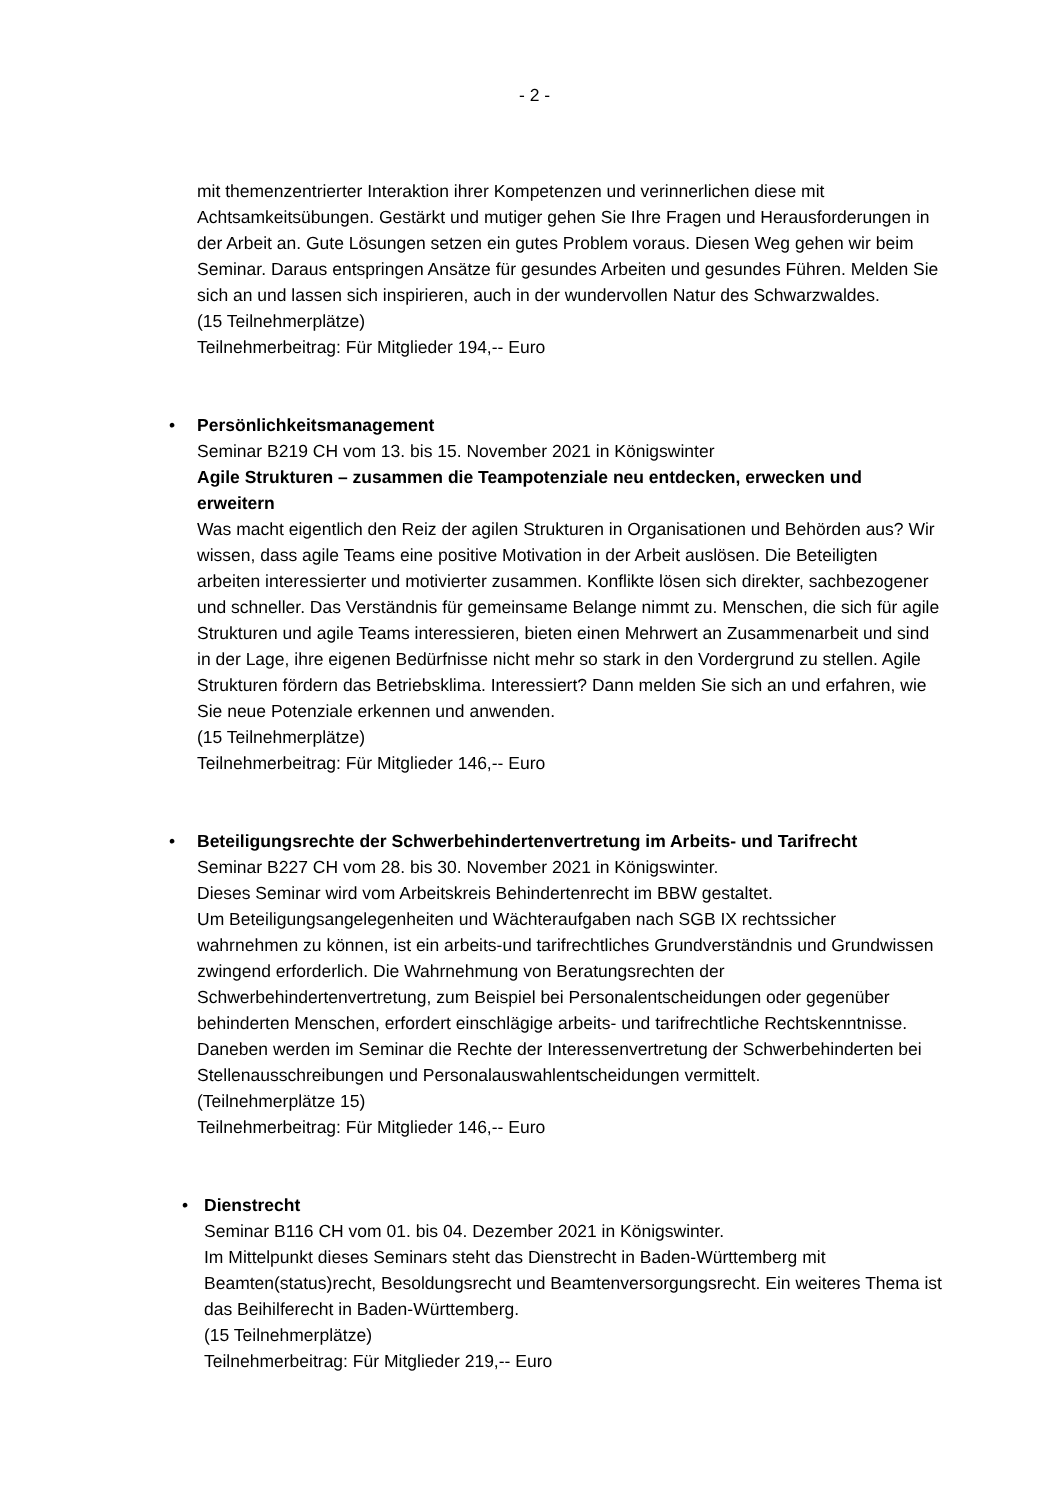- 2 -
mit themenzentrierter Interaktion ihrer Kompetenzen und verinnerlichen diese mit Achtsamkeitsübungen. Gestärkt und mutiger gehen Sie Ihre Fragen und Herausforderungen in der Arbeit an. Gute Lösungen setzen ein gutes Problem voraus. Diesen Weg gehen wir beim Seminar. Daraus entspringen Ansätze für gesundes Arbeiten und gesundes Führen. Melden Sie sich an und lassen sich inspirieren, auch in der wundervollen Natur des Schwarzwaldes.
(15 Teilnehmerplätze)
Teilnehmerbeitrag: Für Mitglieder 194,-- Euro
•
Persönlichkeitsmanagement
Seminar B219 CH vom 13. bis 15. November 2021 in Königswinter
Agile Strukturen – zusammen die Teampotenziale neu entdecken, erwecken und erweitern
Was macht eigentlich den Reiz der agilen Strukturen in Organisationen und Behörden aus? Wir wissen, dass agile Teams eine positive Motivation in der Arbeit auslösen. Die Beteiligten arbeiten interessierter und motivierter zusammen. Konflikte lösen sich direkter, sachbezogener und schneller. Das Verständnis für gemeinsame Belange nimmt zu. Menschen, die sich für agile Strukturen und agile Teams interessieren, bieten einen Mehrwert an Zusammenarbeit und sind in der Lage, ihre eigenen Bedürfnisse nicht mehr so stark in den Vordergrund zu stellen. Agile Strukturen fördern das Betriebsklima. Interessiert? Dann melden Sie sich an und erfahren, wie Sie neue Potenziale erkennen und anwenden.
(15 Teilnehmerplätze)
Teilnehmerbeitrag: Für Mitglieder 146,-- Euro
•
Beteiligungsrechte der Schwerbehindertenvertretung im Arbeits- und Tarifrecht
Seminar B227 CH vom 28. bis 30. November 2021 in Königswinter.
Dieses Seminar wird vom Arbeitskreis Behindertenrecht im BBW gestaltet.
Um Beteiligungsangelegenheiten und Wächteraufgaben nach SGB IX rechtssicher wahrnehmen zu können, ist ein arbeits-und tarifrechtliches Grundverständnis und Grundwissen zwingend erforderlich. Die Wahrnehmung von Beratungsrechten der Schwerbehindertenvertretung, zum Beispiel bei Personalentscheidungen oder gegenüber behinderten Menschen, erfordert einschlägige arbeits- und tarifrechtliche Rechtskenntnisse.
Daneben werden im Seminar die Rechte der Interessenvertretung der Schwerbehinderten bei Stellenausschreibungen und Personalauswahlentscheidungen vermittelt.
(Teilnehmerplätze 15)
Teilnehmerbeitrag: Für Mitglieder 146,-- Euro
•
Dienstrecht
Seminar B116 CH vom 01. bis 04. Dezember 2021 in Königswinter.
Im Mittelpunkt dieses Seminars steht das Dienstrecht in Baden-Württemberg mit Beamten(status)recht, Besoldungsrecht und Beamtenversorgungsrecht. Ein weiteres Thema ist das Beihilferecht in Baden-Württemberg.
(15 Teilnehmerplätze)
Teilnehmerbeitrag: Für Mitglieder 219,-- Euro